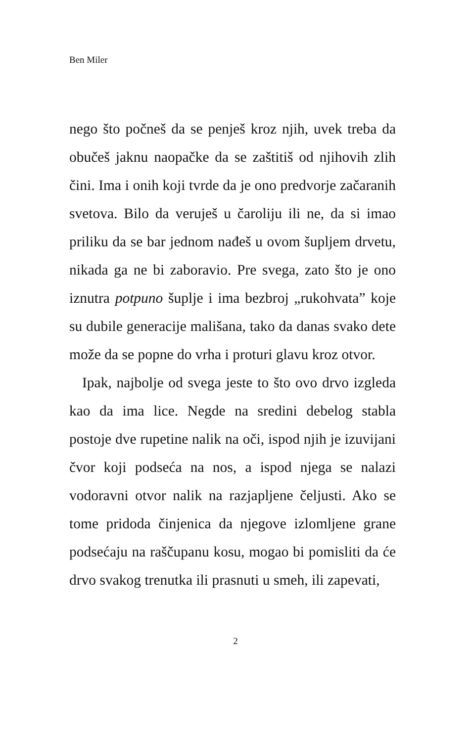Ben Miler
nego što počneš da se penješ kroz njih, uvek treba da obučeš jaknu naopačke da se zaštitiš od njihovih zlih čini. Ima i onih koji tvrde da je ono predvorje začaranih svetova. Bilo da veruješ u čaroliju ili ne, da si imao priliku da se bar jednom nađeš u ovom šupljem drvetu, nikada ga ne bi zaboravio. Pre svega, zato što je ono iznutra potpuno šuplje i ima bezbroj „rukohvata” koje su dubile generacije mališana, tako da danas svako dete može da se popne do vrha i proturi glavu kroz otvor.
Ipak, najbolje od svega jeste to što ovo drvo izgleda kao da ima lice. Negde na sredini debelog stabla postoje dve rupetine nalik na oči, ispod njih je izuvijani čvor koji podseća na nos, a ispod njega se nalazi vodoravni otvor nalik na razjapljene čeljusti. Ako se tome pridoda činjenica da njegove izlomljene grane podsećaju na raščupanu kosu, mogao bi pomisliti da će drvo svakog trenutka ili prasnuti u smeh, ili zapevati,
2